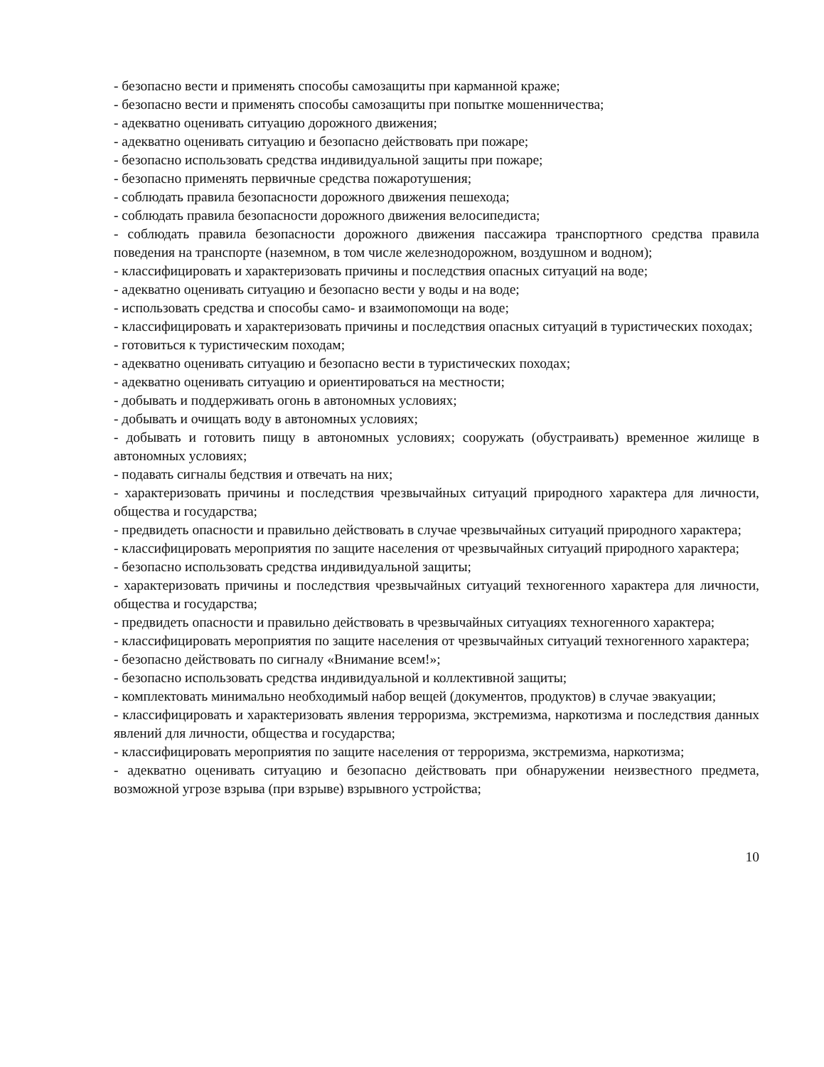- безопасно вести и применять способы самозащиты при карманной краже;
- безопасно вести и применять способы самозащиты при попытке мошенничества;
- адекватно оценивать ситуацию дорожного движения;
- адекватно оценивать ситуацию и безопасно действовать при пожаре;
- безопасно использовать средства индивидуальной защиты при пожаре;
- безопасно применять первичные средства пожаротушения;
- соблюдать правила безопасности дорожного движения пешехода;
- соблюдать правила безопасности дорожного движения велосипедиста;
- соблюдать правила безопасности дорожного движения пассажира транспортного средства правила поведения на транспорте (наземном, в том числе железнодорожном, воздушном и водном);
- классифицировать и характеризовать причины и последствия опасных ситуаций на воде;
- адекватно оценивать ситуацию и безопасно вести у воды и на воде;
- использовать средства и способы само- и взаимопомощи на воде;
- классифицировать и характеризовать причины и последствия опасных ситуаций в туристических походах;
- готовиться к туристическим походам;
- адекватно оценивать ситуацию и безопасно вести в туристических походах;
- адекватно оценивать ситуацию и ориентироваться на местности;
- добывать и поддерживать огонь в автономных условиях;
- добывать и очищать воду в автономных условиях;
- добывать и готовить пищу в автономных условиях; сооружать (обустраивать) временное жилище в автономных условиях;
- подавать сигналы бедствия и отвечать на них;
- характеризовать причины и последствия чрезвычайных ситуаций природного характера для личности, общества и государства;
- предвидеть опасности и правильно действовать в случае чрезвычайных ситуаций природного характера;
- классифицировать мероприятия по защите населения от чрезвычайных ситуаций природного характера;
- безопасно использовать средства индивидуальной защиты;
- характеризовать причины и последствия чрезвычайных ситуаций техногенного характера для личности, общества и государства;
- предвидеть опасности и правильно действовать в чрезвычайных ситуациях техногенного характера;
- классифицировать мероприятия по защите населения от чрезвычайных ситуаций техногенного характера;
- безопасно действовать по сигналу «Внимание всем!»;
- безопасно использовать средства индивидуальной и коллективной защиты;
- комплектовать минимально необходимый набор вещей (документов, продуктов) в случае эвакуации;
- классифицировать и характеризовать явления терроризма, экстремизма, наркотизма и последствия данных явлений для личности, общества и государства;
- классифицировать мероприятия по защите населения от терроризма, экстремизма, наркотизма;
- адекватно оценивать ситуацию и безопасно действовать при обнаружении неизвестного предмета, возможной угрозе взрыва (при взрыве) взрывного устройства;
10